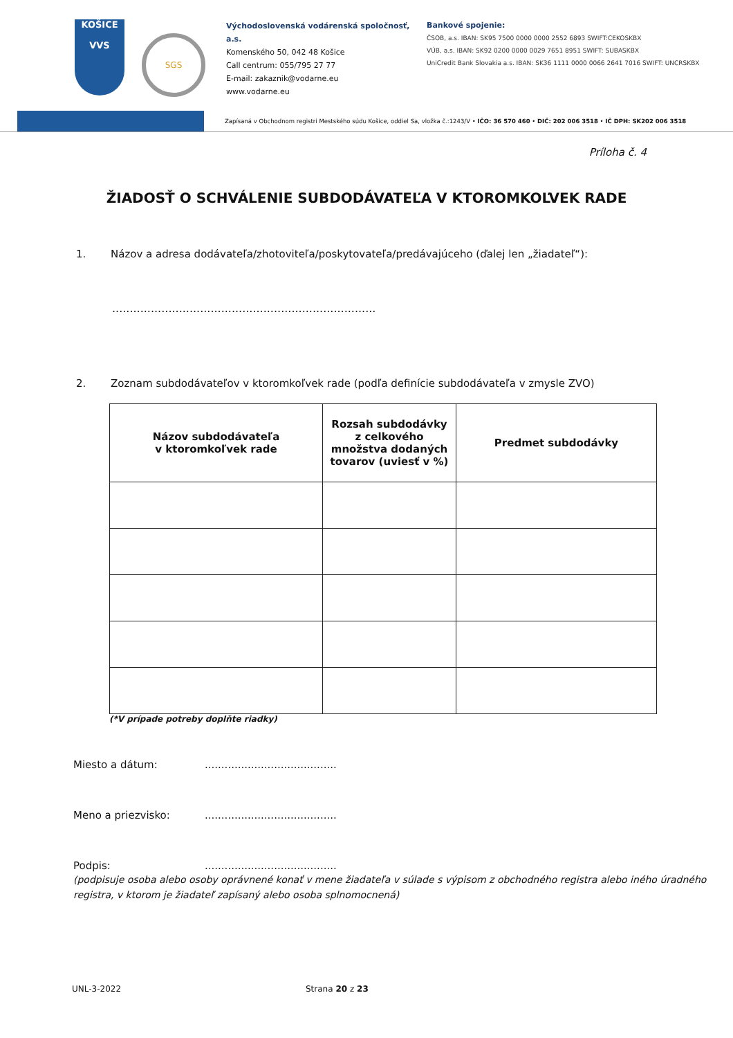KOŠICE
VVS
SGS
Východoslovenská vodárenská spoločnosť, a.s.
Komenského 50, 042 48 Košice
Call centrum: 055/795 27 77
E-mail: zakaznik@vodarne.eu
www.vodarne.eu
Bankové spojenie:
ČSOB, a.s. IBAN: SK95 7500 0000 0000 2552 6893 SWIFT:CEKOSKBX
VÚB, a.s. IBAN: SK92 0200 0000 0029 7651 8951 SWIFT: SUBASKBX
UniCredit Bank Slovakia a.s. IBAN: SK36 1111 0000 0066 2641 7016 SWIFT: UNCRSKBX
Zapísaná v Obchodnom registri Mestského súdu Košice, oddiel Sa, vložka č.:1243/V • IČO: 36 570 460 • DIČ: 202 006 3518 • IČ DPH: SK202 006 3518
Príloha č. 4
ŽIADOSŤ O SCHVÁLENIE SUBDODÁVATEĽA V KTOROMKOĽVEK RADE
1. Názov a adresa dodávateľa/zhotoviteľa/poskytovateľa/predávajúceho (ďalej len „žiadateľ“):
...........................................................................
2. Zoznam subdodávateľov v ktoromkoľvek rade (podľa definície subdodávateľa v zmysle ZVO)
| Názov subdodávateľa v ktoromkoľvek rade | Rozsah subdodávky z celkového množstva dodaných tovarov (uviesť v %) | Predmet subdodávky |
| --- | --- | --- |
(*V prípade potreby doplňte riadky)
Miesto a dátum:........................................
Meno a priezvisko:........................................
Podpis:........................................
(podpisuje osoba alebo osoby oprávnené konať v mene žiadateľa v súlade s výpisom z obchodného registra alebo iného úradného registra, v ktorom je žiadateľ zapísaný alebo osoba splnomocnená)
UNL-3-2022 Strana 20 z 23